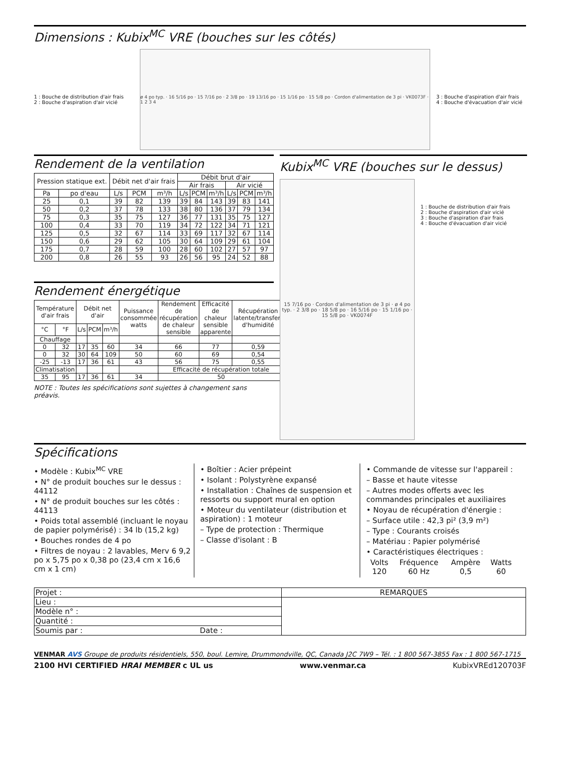Dimensions : Kubix<sup>MC</sup> VRE (bouches sur les côtés)
1 : Bouche de distribution d'air frais
2 : Bouche d'aspiration d'air vicié
ø 4 po typ. · 16 5/16 po · 15 7/16 po · 2 3/8 po · 19 13/16 po · 15 1/16 po · 15 5/8 po · Cordon d'alimentation de 3 pi · VK0073F · 1 2 3 4
3 : Bouche d'aspiration d'air frais
4 : Bouche d'évacuation d'air vicié
Rendement de la ventilation
| Pression statique ext. | | Débit net d'air frais | | | Débit brut d'air | | | | | |
| --- | --- | --- | --- | --- | --- | --- | --- | --- | --- | --- |
| | | | | | Air frais | | | Air vicié | | |
| Pa | po d'eau | L/s | PCM | m³/h | L/s | PCM | m³/h | L/s | PCM | m³/h |
| 25 | 0,1 | 39 | 82 | 139 | 39 | 84 | 143 | 39 | 83 | 141 |
| 50 | 0,2 | 37 | 78 | 133 | 38 | 80 | 136 | 37 | 79 | 134 |
| 75 | 0,3 | 35 | 75 | 127 | 36 | 77 | 131 | 35 | 75 | 127 |
| 100 | 0,4 | 33 | 70 | 119 | 34 | 72 | 122 | 34 | 71 | 121 |
| 125 | 0,5 | 32 | 67 | 114 | 33 | 69 | 117 | 32 | 67 | 114 |
| 150 | 0,6 | 29 | 62 | 105 | 30 | 64 | 109 | 29 | 61 | 104 |
| 175 | 0,7 | 28 | 59 | 100 | 28 | 60 | 102 | 27 | 57 | 97 |
| 200 | 0,8 | 26 | 55 | 93 | 26 | 56 | 95 | 24 | 52 | 88 |
Rendement énergétique
| Température d'air frais | | Débit net d'air | | | Puissance consommée watts | Rendement de récupération de chaleur sensible | Efficacité de chaleur sensible apparente | Récupération latente/transfert d'humidité |
| --- | --- | --- | --- | --- | --- | --- | --- | --- |
| °C | °F | L/s | PCM | m³/h | | | | |
| Chauffage | | | | | | | | |
| 0 | 32 | 17 | 35 | 60 | 34 | 66 | 77 | 0,59 |
| 0 | 32 | 30 | 64 | 109 | 50 | 60 | 69 | 0,54 |
| -25 | -13 | 17 | 36 | 61 | 43 | 56 | 75 | 0,55 |
| Climatisation | | | | | | Efficacité de récupération totale | | |
| 35 | 95 | 17 | 36 | 61 | 34 | 50 | | |
NOTE : Toutes les spécifications sont sujettes à changement sans préavis.
Kubix<sup>MC</sup> VRE (bouches sur le dessus)
15 7/16 po · Cordon d'alimentation de 3 pi · ø 4 po typ. · 2 3/8 po · 18 5/8 po · 16 5/16 po · 15 1/16 po · 15 5/8 po · VK0074F
1 : Bouche de distribution d'air frais
2 : Bouche d'aspiration d'air vicié
3 : Bouche d'aspiration d'air frais
4 : Bouche d'évacuation d'air vicié
Spécifications
• Modèle : Kubix<sup>MC</sup> VRE
• N° de produit bouches sur le dessus : 44112
• N° de produit bouches sur les côtés : 44113
• Poids total assemblé (incluant le noyau de papier polymérisé) : 34 lb (15,2 kg)
• Bouches rondes de 4 po
• Filtres de noyau : 2 lavables, Merv 6 9,2 po x 5,75 po x 0,38 po (23,4 cm x 16,6 cm x 1 cm)
• Boîtier : Acier prépeint
• Isolant : Polystyrène expansé
• Installation : Chaînes de suspension et ressorts ou support mural en option
• Moteur du ventilateur (distribution et aspiration) : 1 moteur
– Type de protection : Thermique
– Classe d'isolant : B
• Commande de vitesse sur l'appareil :
– Basse et haute vitesse
– Autres modes offerts avec les commandes principales et auxiliaires
• Noyau de récupération d'énergie :
– Surface utile : 42,3 pi² (3,9 m²)
– Type : Courants croisés
– Matériau : Papier polymérisé
• Caractéristiques électriques :
| Volts | Fréquence | Ampère | Watts |
| 120 | 60 Hz | 0,5 | 60 |
| Projet : | REMARQUES |
| Lieu : | |
| Modèle n° : | |
| Quantité : | |
| Soumis par : Date : | |
VENMAR AVS Groupe de produits résidentiels, 550, boul. Lemire, Drummondville, QC, Canada J2C 7W9 – Tél. : 1 800 567-3855 Fax : 1 800 567-1715
2100 HVI CERTIFIED HRAI MEMBER c UL us www.venmar.ca KubixVREd120703F